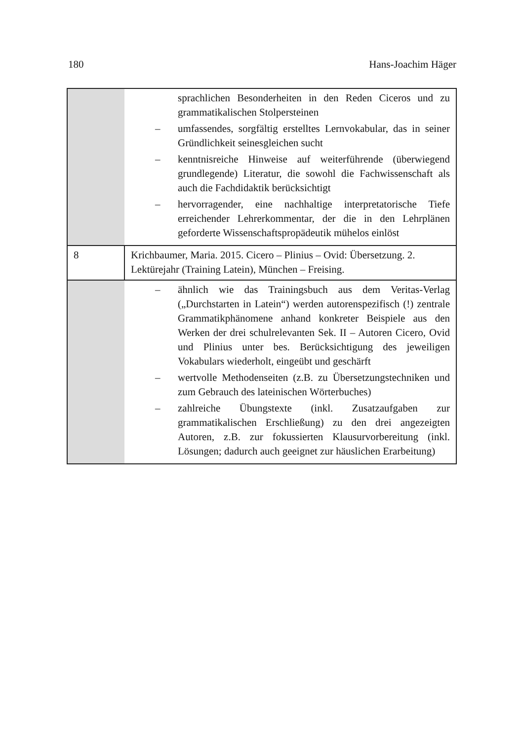180 Hans-Joachim Häger
| | sprachlichen Besonderheiten in den Reden Ciceros und zu grammatikalischen Stolpersteinen – umfassendes, sorgfältig erstelltes Lernvokabular, das in seiner Gründlichkeit seinesgleichen sucht – kenntnisreiche Hinweise auf weiterführende (überwiegend grundlegende) Literatur, die sowohl die Fachwissenschaft als auch die Fachdidaktik berücksichtigt – hervorragender, eine nachhaltige interpretatorische Tiefe erreichender Lehrerkommentar, der die in den Lehrplänen geforderte Wissenschaftspropädeutik mühelos einlöst |
| 8 | Krichbaumer, Maria. 2015. Cicero – Plinius – Ovid: Übersetzung. 2. Lektürejahr (Training Latein), München – Freising. |
| | – ähnlich wie das Trainingsbuch aus dem Veritas-Verlag („Durchstarten in Latein“) werden autorenspezifisch (!) zentrale Grammatikphänomene anhand konkreter Beispiele aus den Werken der drei schulrelevanten Sek. II – Autoren Cicero, Ovid und Plinius unter bes. Berücksichtigung des jeweiligen Vokabulars wiederholt, eingeübt und geschärft – wertvolle Methodenseiten (z.B. zu Übersetzungstechniken und zum Gebrauch des lateinischen Wörterbuches) – zahlreiche Übungstexte (inkl. Zusatzaufgaben zur grammatikalischen Erschließung) zu den drei angezeigten Autoren, z.B. zur fokussierten Klausurvorbereitung (inkl. Lösungen; dadurch auch geeignet zur häuslichen Erarbeitung) |